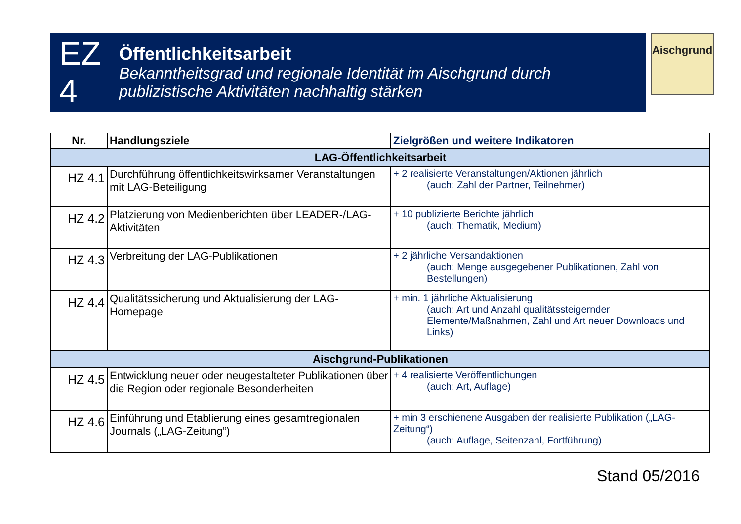EZ 4
Öffentlichkeitsarbeit
Bekanntheitsgrad und regionale Identität im Aischgrund durch publizistische Aktivitäten nachhaltig stärken
Aischgrund
| Nr. | Handlungsziele | Zielgrößen und weitere Indikatoren |
| --- | --- | --- |
| LAG-Öffentlichkeitsarbeit | | |
| HZ 4.1 | Durchführung öffentlichkeitswirksamer Veranstaltungen mit LAG-Beteiligung | + 2 realisierte Veranstaltungen/Aktionen jährlich (auch: Zahl der Partner, Teilnehmer) |
| HZ 4.2 | Platzierung von Medienberichten über LEADER-/LAG-Aktivitäten | + 10 publizierte Berichte jährlich (auch: Thematik, Medium) |
| HZ 4.3 | Verbreitung der LAG-Publikationen | + 2 jährliche Versandaktionen (auch: Menge ausgegebener Publikationen, Zahl von Bestellungen) |
| HZ 4.4 | Qualitätssicherung und Aktualisierung der LAG-Homepage | + min. 1 jährliche Aktualisierung (auch: Art und Anzahl qualitätssteigernder Elemente/Maßnahmen, Zahl und Art neuer Downloads und Links) |
| Aischgrund-Publikationen | | |
| HZ 4.5 | Entwicklung neuer oder neugestalteter Publikationen über die Region oder regionale Besonderheiten | + 4 realisierte Veröffentlichungen (auch: Art, Auflage) |
| HZ 4.6 | Einführung und Etablierung eines gesamtregionalen Journals („LAG-Zeitung“) | + min 3 erschienene Ausgaben der realisierte Publikation („LAG-Zeitung“) (auch: Auflage, Seitenzahl, Fortführung) |
Stand 05/2016